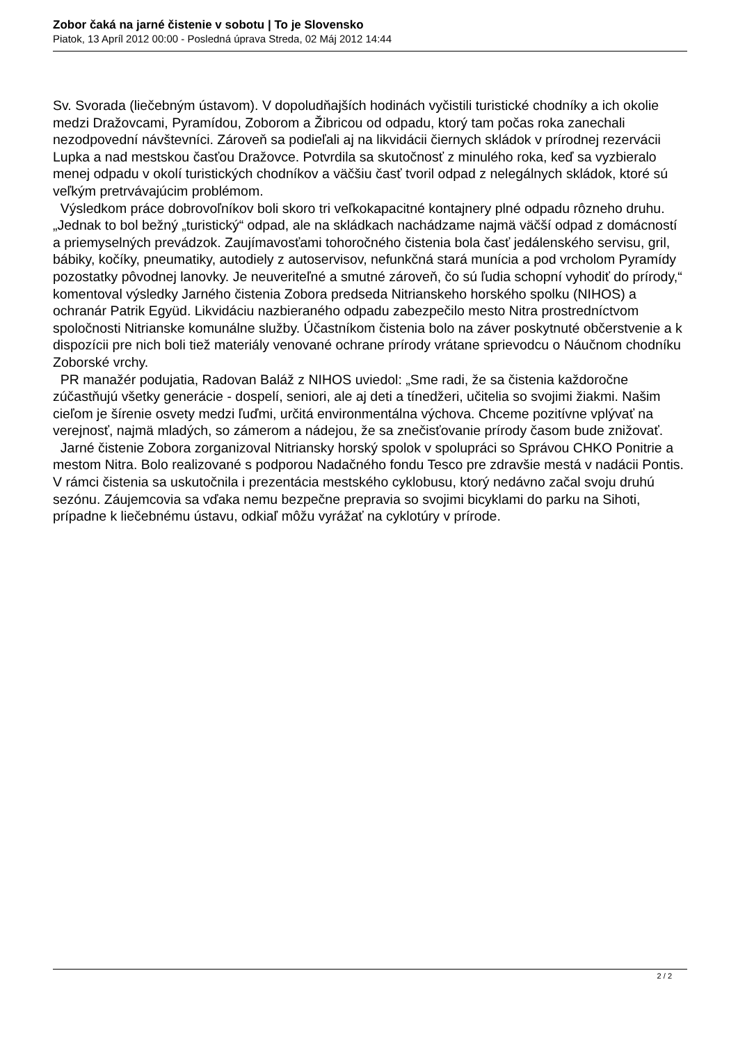Zobor čaká na jarné čistenie v sobotu | To je Slovensko
Piatok, 13 Apríl 2012 00:00 - Posledná úprava Streda, 02 Máj 2012 14:44
Sv. Svorada (liečebným ústavom). V dopoludňajších hodinách vyčistili turistické chodníky a ich okolie medzi Dražovcami, Pyramídou, Zoborom a Žibricou od odpadu, ktorý tam počas roka zanechali nezodpovední návštevníci. Zároveň sa podieľali aj na likvidácii čiernych skládok v prírodnej rezervácii Lupka a nad mestskou časťou Dražovce. Potvrdila sa skutočnosť z minulého roka, keď sa vyzbieralo menej odpadu v okolí turistických chodníkov a väčšiu časť tvoril odpad z nelegálnych skládok, ktoré sú veľkým pretrvávajúcim problémom.
Výsledkom práce dobrovoľníkov boli skoro tri veľkokapacitné kontajnery plné odpadu rôzneho druhu. „Jednak to bol bežný „turistický“ odpad, ale na skládkach nachádzame najmä väčší odpad z domácností a priemyselných prevádzok. Zaujímavosťami tohoročného čistenia bola časť jedálenského servisu, gril, bábiky, kočíky, pneumatiky, autodiely z autoservisov, nefunkčná stará munícia a pod vrcholom Pyramídy pozostatky pôvodnej lanovky. Je neuveriteľné a smutné zároveň, čo sú ľudia schopní vyhodiť do prírody,“ komentoval výsledky Jarného čistenia Zobora predseda Nitrianskeho horského spolku (NIHOS) a ochranár Patrik Együd. Likvidáciu nazbieraného odpadu zabezpečilo mesto Nitra prostredníctvom spoločnosti Nitrianske komunálne služby. Účastníkom čistenia bolo na záver poskytnuté občerstvenie a k dispozícii pre nich boli tiež materiály venované ochrane prírody vrátane sprievodcu o Náučnom chodníku Zoborské vrchy.
PR manažér podujatia, Radovan Baláž z NIHOS uviedol: „Sme radi, že sa čistenia každoročne zúčastňujú všetky generácie - dospelí, seniori, ale aj deti a tínedžeri, učitelia so svojimi žiakmi. Našim cieľom je šírenie osvety medzi ľuďmi, určitá environmentálna výchova. Chceme pozitívne vplývať na verejnosť, najmä mladých, so zámerom a nádejou, že sa znečisťovanie prírody časom bude znižovať.
Jarné čistenie Zobora zorganizoval Nitriansky horský spolok v spolupráci so Správou CHKO Ponitrie a mestom Nitra. Bolo realizované s podporou Nadačného fondu Tesco pre zdravšie mestá v nadácii Pontis. V rámci čistenia sa uskutočnila i prezentácia mestského cyklobusu, ktorý nedávno začal svoju druhú sezónu. Záujemcovia sa vďaka nemu bezpečne prepravia so svojimi bicyklami do parku na Sihoti, prípadne k liečebnému ústavu, odkiaľ môžu vyrážať na cyklotúry v prírode.
2 / 2